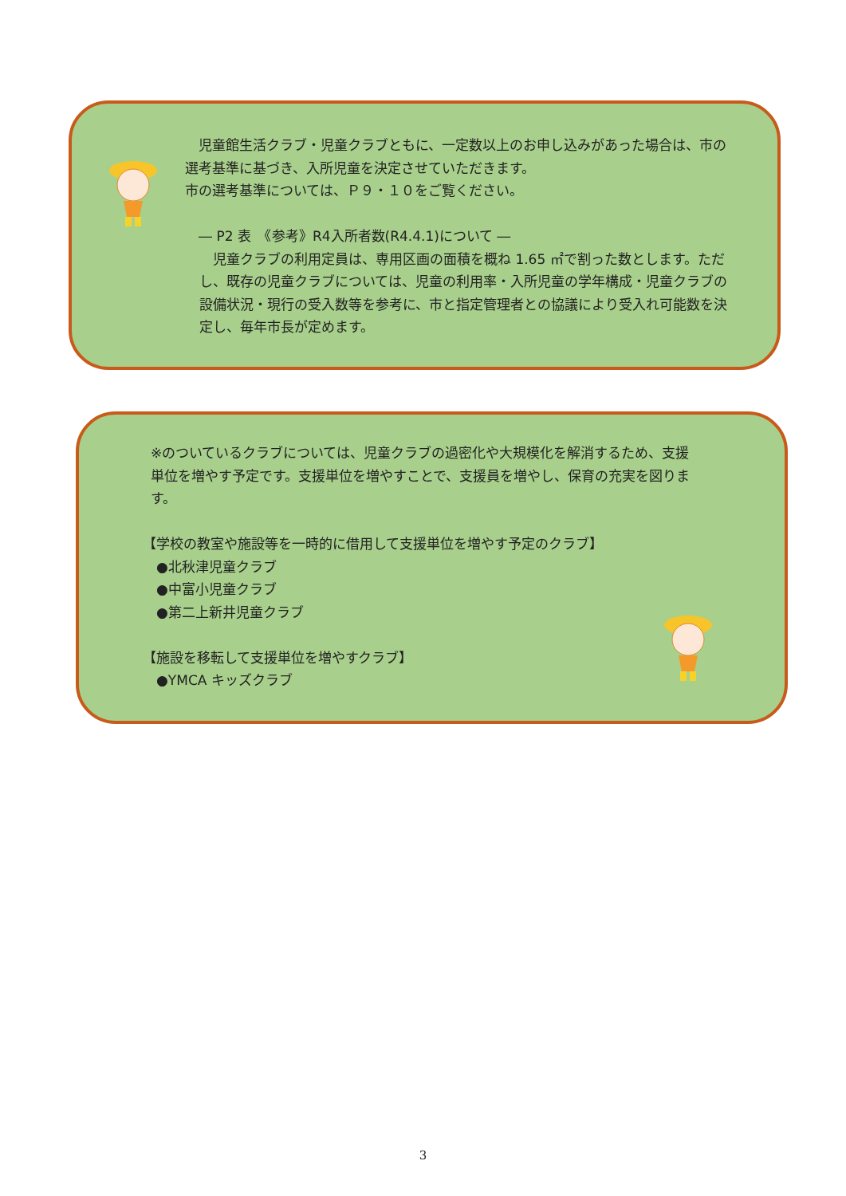児童館生活クラブ・児童クラブともに、一定数以上のお申し込みがあった場合は、市の選考基準に基づき、入所児童を決定させていただきます。
市の選考基準については、Ｐ９・１０をご覧ください。
　― P2 表　《参考》R4入所者数(R4.4.1)について ―
　児童クラブの利用定員は、専用区画の面積を概ね 1.65 ㎡で割った数とします。ただし、既存の児童クラブについては、児童の利用率・入所児童の学年構成・児童クラブの設備状況・現行の受入数等を参考に、市と指定管理者との協議により受入れ可能数を決定し、毎年市長が定めます。
※のついているクラブについては、児童クラブの過密化や大規模化を解消するため、支援単位を増やす予定です。支援単位を増やすことで、支援員を増やし、保育の充実を図ります。
【学校の教室や施設等を一時的に借用して支援単位を増やす予定のクラブ】
　●北秋津児童クラブ
　●中富小児童クラブ
　●第二上新井児童クラブ
【施設を移転して支援単位を増やすクラブ】
　●YMCA キッズクラブ
3